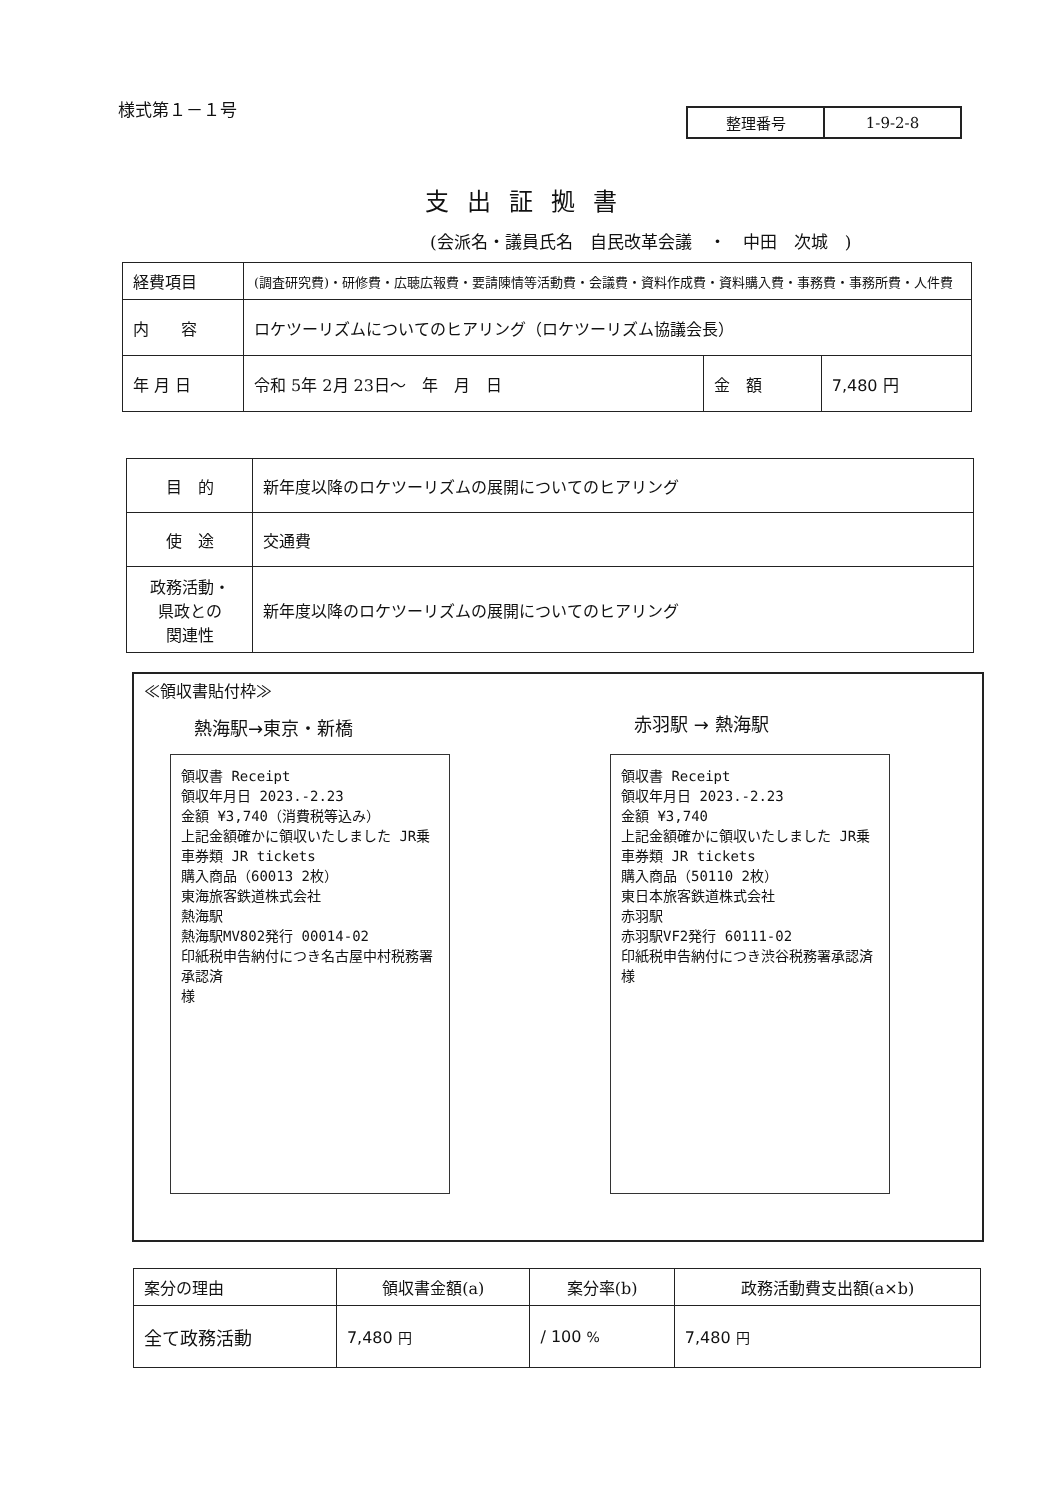様式第１－１号
| 整理番号 | 1-9-2-8 |
支出証拠書
(会派名・議員氏名　自民改革会議　・　中田　次城　)
| 経費項目 | (調査研究費)・研修費・広聴広報費・要請陳情等活動費・会議費・資料作成費・資料購入費・事務費・事務所費・人件費 | | |
| 内 容 | ロケツーリズムについてのヒアリング（ロケツーリズム協議会長） | | |
| 年 月 日 | 令和 5年 2月 23日～ 年 月 日 | 金 額 | 7,480 円 |
| 目 的 | 新年度以降のロケツーリズムの展開についてのヒアリング |
| 使 途 | 交通費 |
| 政務活動・ 県政との 関連性 | 新年度以降のロケツーリズムの展開についてのヒアリング |
≪領収書貼付枠≫
熱海駅→東京・新橋 赤羽駅 → 熱海駅
領収書 Receipt
領収年月日 2023.-2.23
金額 ¥3,740（消費税等込み）
上記金額確かに領収いたしました JR乗車券類 JR tickets
購入商品（60013 2枚）
東海旅客鉄道株式会社
熱海駅
熱海駅MV802発行 00014-02
印紙税申告納付につき名古屋中村税務署承認済
様
領収書 Receipt
領収年月日 2023.-2.23
金額 ¥3,740
上記金額確かに領収いたしました JR乗車券類 JR tickets
購入商品（50110 2枚）
東日本旅客鉄道株式会社
赤羽駅
赤羽駅VF2発行 60111-02
印紙税申告納付につき渋谷税務署承認済
様
| 案分の理由 | 領収書金額(a) | 案分率(b) | 政務活動費支出額(a×b) |
| 全て政務活動 | 7,480 円 | / 100 % | 7,480 円 |